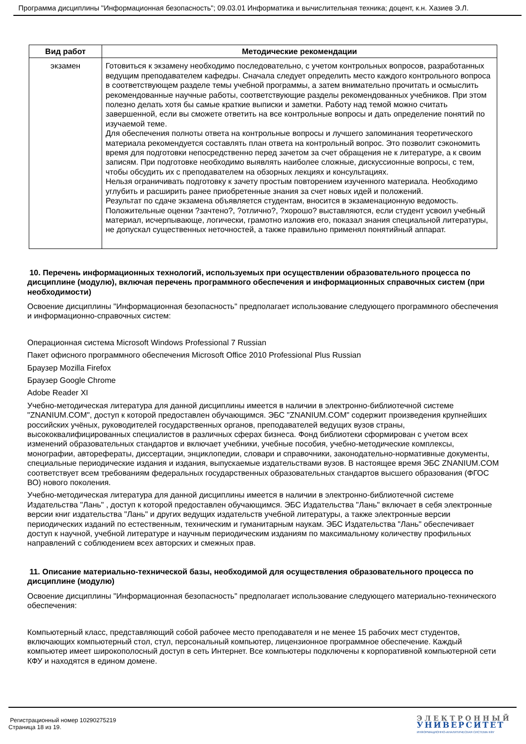Программа дисциплины "Информационная безопасность"; 09.03.01 Информатика и вычислительная техника; доцент, к.н. Хазиев Э.Л.
| Вид работ | Методические рекомендации |
| --- | --- |
| экзамен | Готовиться к экзамену необходимо последовательно, с учетом контрольных вопросов, разработанных ведущим преподавателем кафедры. Сначала следует определить место каждого контрольного вопроса в соответствующем разделе темы учебной программы, а затем внимательно прочитать и осмыслить рекомендованные научные работы, соответствующие разделы рекомендованных учебников. При этом полезно делать хотя бы самые краткие выписки и заметки. Работу над темой можно считать завершенной, если вы сможете ответить на все контрольные вопросы и дать определение понятий по изучаемой теме. Для обеспечения полноты ответа на контрольные вопросы и лучшего запоминания теоретического материала рекомендуется составлять план ответа на контрольный вопрос. Это позволит сэкономить время для подготовки непосредственно перед зачетом за счет обращения не к литературе, а к своим записям. При подготовке необходимо выявлять наиболее сложные, дискуссионные вопросы, с тем, чтобы обсудить их с преподавателем на обзорных лекциях и консультациях. Нельзя ограничивать подготовку к зачету простым повторением изученного материала. Необходимо углубить и расширить ранее приобретенные знания за счет новых идей и положений. Результат по сдаче экзамена объявляется студентам, вносится в экзаменационную ведомость. Положительные оценки ?зачтено?, ?отлично?, ?хорошо? выставляются, если студент усвоил учебный материал, исчерпывающе, логически, грамотно изложив его, показал знания специальной литературы, не допускал существенных неточностей, а также правильно применял понятийный аппарат. |
10. Перечень информационных технологий, используемых при осуществлении образовательного процесса по дисциплине (модулю), включая перечень программного обеспечения и информационных справочных систем (при необходимости)
Освоение дисциплины "Информационная безопасность" предполагает использование следующего программного обеспечения и информационно-справочных систем:
Операционная система Microsoft Windows Professional 7 Russian
Пакет офисного программного обеспечения Microsoft Office 2010 Professional Plus Russian
Браузер Mozilla Firefox
Браузер Google Chrome
Adobe Reader XI
Учебно-методическая литература для данной дисциплины имеется в наличии в электронно-библиотечной системе "ZNANIUM.COM", доступ к которой предоставлен обучающимся. ЭБС "ZNANIUM.COM" содержит произведения крупнейших российских учёных, руководителей государственных органов, преподавателей ведущих вузов страны, высококвалифицированных специалистов в различных сферах бизнеса. Фонд библиотеки сформирован с учетом всех изменений образовательных стандартов и включает учебники, учебные пособия, учебно-методические комплексы, монографии, авторефераты, диссертации, энциклопедии, словари и справочники, законодательно-нормативные документы, специальные периодические издания и издания, выпускаемые издательствами вузов. В настоящее время ЭБС ZNANIUM.COM соответствует всем требованиям федеральных государственных образовательных стандартов высшего образования (ФГОС ВО) нового поколения.
Учебно-методическая литература для данной дисциплины имеется в наличии в электронно-библиотечной системе Издательства "Лань" , доступ к которой предоставлен обучающимся. ЭБС Издательства "Лань" включает в себя электронные версии книг издательства "Лань" и других ведущих издательств учебной литературы, а также электронные версии периодических изданий по естественным, техническим и гуманитарным наукам. ЭБС Издательства "Лань" обеспечивает доступ к научной, учебной литературе и научным периодическим изданиям по максимальному количеству профильных направлений с соблюдением всех авторских и смежных прав.
11. Описание материально-технической базы, необходимой для осуществления образовательного процесса по дисциплине (модулю)
Освоение дисциплины "Информационная безопасность" предполагает использование следующего материально-технического обеспечения:
Компьютерный класс, представляющий собой рабочее место преподавателя и не менее 15 рабочих мест студентов, включающих компьютерный стол, стул, персональный компьютер, лицензионное программное обеспечение. Каждый компьютер имеет широкополосный доступ в сеть Интернет. Все компьютеры подключены к корпоративной компьютерной сети КФУ и находятся в едином домене.
Регистрационный номер 10290275219
Страница 18 из 19.
ЭЛЕКТРОННЫЙ
УНИВЕРСИТЕТ
ИНФОРМАЦИОННО-АНАЛИТИЧЕСКАЯ СИСТЕМА КФУ